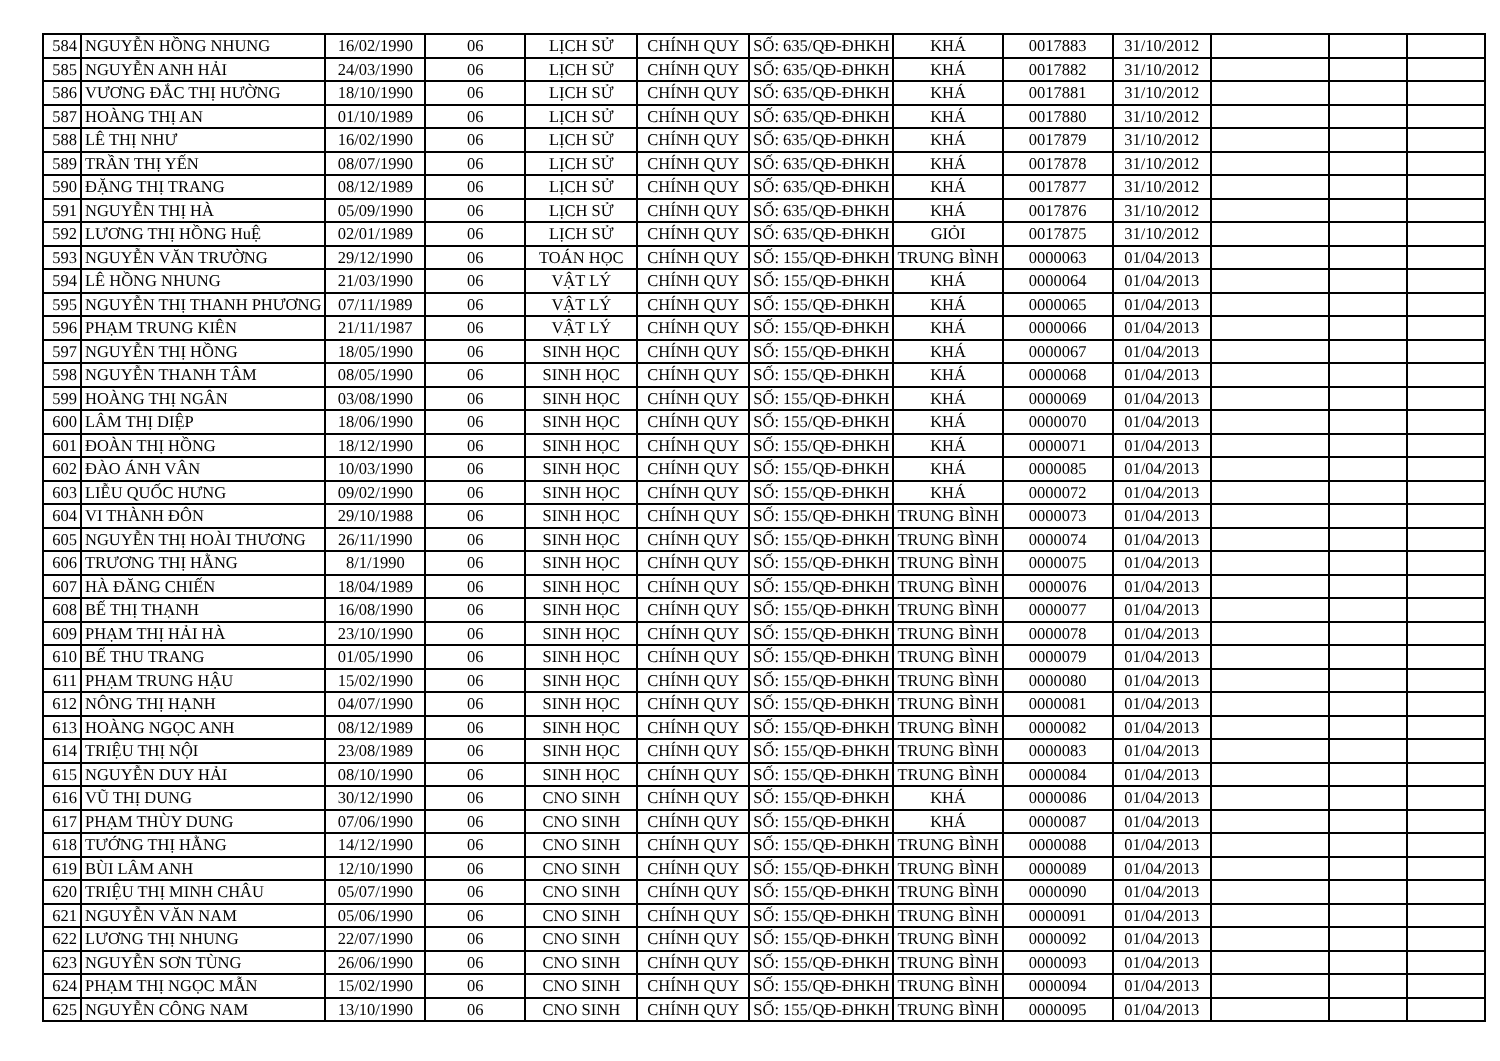| 584 | NGUYỄN HỒNG NHUNG | 16/02/1990 | 06 | LỊCH SỬ | CHÍNH QUY | SỐ: 635/QĐ-ĐHKH | KHÁ | 0017883 | 31/10/2012 | | | |
| 585 | NGUYỄN ANH HẢI | 24/03/1990 | 06 | LỊCH SỬ | CHÍNH QUY | SỐ: 635/QĐ-ĐHKH | KHÁ | 0017882 | 31/10/2012 | | | |
| 586 | VƯƠNG ĐẮC THỊ HƯỜNG | 18/10/1990 | 06 | LỊCH SỬ | CHÍNH QUY | SỐ: 635/QĐ-ĐHKH | KHÁ | 0017881 | 31/10/2012 | | | |
| 587 | HOÀNG THỊ AN | 01/10/1989 | 06 | LỊCH SỬ | CHÍNH QUY | SỐ: 635/QĐ-ĐHKH | KHÁ | 0017880 | 31/10/2012 | | | |
| 588 | LÊ THỊ NHƯ | 16/02/1990 | 06 | LỊCH SỬ | CHÍNH QUY | SỐ: 635/QĐ-ĐHKH | KHÁ | 0017879 | 31/10/2012 | | | |
| 589 | TRẦN THỊ YẾN | 08/07/1990 | 06 | LỊCH SỬ | CHÍNH QUY | SỐ: 635/QĐ-ĐHKH | KHÁ | 0017878 | 31/10/2012 | | | |
| 590 | ĐẶNG THỊ TRANG | 08/12/1989 | 06 | LỊCH SỬ | CHÍNH QUY | SỐ: 635/QĐ-ĐHKH | KHÁ | 0017877 | 31/10/2012 | | | |
| 591 | NGUYỄN THỊ HÀ | 05/09/1990 | 06 | LỊCH SỬ | CHÍNH QUY | SỐ: 635/QĐ-ĐHKH | KHÁ | 0017876 | 31/10/2012 | | | |
| 592 | LƯƠNG THỊ HỒNG HuỆ | 02/01/1989 | 06 | LỊCH SỬ | CHÍNH QUY | SỐ: 635/QĐ-ĐHKH | GIỎI | 0017875 | 31/10/2012 | | | |
| 593 | NGUYỄN VĂN TRƯỜNG | 29/12/1990 | 06 | TOÁN HỌC | CHÍNH QUY | SỐ: 155/QĐ-ĐHKH | TRUNG BÌNH | 0000063 | 01/04/2013 | | | |
| 594 | LÊ HỒNG NHUNG | 21/03/1990 | 06 | VẬT LÝ | CHÍNH QUY | SỐ: 155/QĐ-ĐHKH | KHÁ | 0000064 | 01/04/2013 | | | |
| 595 | NGUYỄN THỊ THANH PHƯƠNG | 07/11/1989 | 06 | VẬT LÝ | CHÍNH QUY | SỐ: 155/QĐ-ĐHKH | KHÁ | 0000065 | 01/04/2013 | | | |
| 596 | PHẠM TRUNG KIÊN | 21/11/1987 | 06 | VẬT LÝ | CHÍNH QUY | SỐ: 155/QĐ-ĐHKH | KHÁ | 0000066 | 01/04/2013 | | | |
| 597 | NGUYỄN THỊ HỒNG | 18/05/1990 | 06 | SINH HỌC | CHÍNH QUY | SỐ: 155/QĐ-ĐHKH | KHÁ | 0000067 | 01/04/2013 | | | |
| 598 | NGUYỄN THANH TÂM | 08/05/1990 | 06 | SINH HỌC | CHÍNH QUY | SỐ: 155/QĐ-ĐHKH | KHÁ | 0000068 | 01/04/2013 | | | |
| 599 | HOÀNG THỊ NGÂN | 03/08/1990 | 06 | SINH HỌC | CHÍNH QUY | SỐ: 155/QĐ-ĐHKH | KHÁ | 0000069 | 01/04/2013 | | | |
| 600 | LÂM THỊ DIỆP | 18/06/1990 | 06 | SINH HỌC | CHÍNH QUY | SỐ: 155/QĐ-ĐHKH | KHÁ | 0000070 | 01/04/2013 | | | |
| 601 | ĐOÀN THỊ HỒNG | 18/12/1990 | 06 | SINH HỌC | CHÍNH QUY | SỐ: 155/QĐ-ĐHKH | KHÁ | 0000071 | 01/04/2013 | | | |
| 602 | ĐÀO ÁNH VÂN | 10/03/1990 | 06 | SINH HỌC | CHÍNH QUY | SỐ: 155/QĐ-ĐHKH | KHÁ | 0000085 | 01/04/2013 | | | |
| 603 | LIỄU QUỐC HƯNG | 09/02/1990 | 06 | SINH HỌC | CHÍNH QUY | SỐ: 155/QĐ-ĐHKH | KHÁ | 0000072 | 01/04/2013 | | | |
| 604 | VI THÀNH ĐÔN | 29/10/1988 | 06 | SINH HỌC | CHÍNH QUY | SỐ: 155/QĐ-ĐHKH | TRUNG BÌNH | 0000073 | 01/04/2013 | | | |
| 605 | NGUYỄN THỊ HOÀI THƯƠNG | 26/11/1990 | 06 | SINH HỌC | CHÍNH QUY | SỐ: 155/QĐ-ĐHKH | TRUNG BÌNH | 0000074 | 01/04/2013 | | | |
| 606 | TRƯƠNG THỊ HẰNG | 8/1/1990 | 06 | SINH HỌC | CHÍNH QUY | SỐ: 155/QĐ-ĐHKH | TRUNG BÌNH | 0000075 | 01/04/2013 | | | |
| 607 | HÀ ĐĂNG CHIẾN | 18/04/1989 | 06 | SINH HỌC | CHÍNH QUY | SỐ: 155/QĐ-ĐHKH | TRUNG BÌNH | 0000076 | 01/04/2013 | | | |
| 608 | BẾ THỊ THẠNH | 16/08/1990 | 06 | SINH HỌC | CHÍNH QUY | SỐ: 155/QĐ-ĐHKH | TRUNG BÌNH | 0000077 | 01/04/2013 | | | |
| 609 | PHẠM THỊ HẢI HÀ | 23/10/1990 | 06 | SINH HỌC | CHÍNH QUY | SỐ: 155/QĐ-ĐHKH | TRUNG BÌNH | 0000078 | 01/04/2013 | | | |
| 610 | BẾ THU TRANG | 01/05/1990 | 06 | SINH HỌC | CHÍNH QUY | SỐ: 155/QĐ-ĐHKH | TRUNG BÌNH | 0000079 | 01/04/2013 | | | |
| 611 | PHẠM TRUNG HẬU | 15/02/1990 | 06 | SINH HỌC | CHÍNH QUY | SỐ: 155/QĐ-ĐHKH | TRUNG BÌNH | 0000080 | 01/04/2013 | | | |
| 612 | NÔNG THỊ HẠNH | 04/07/1990 | 06 | SINH HỌC | CHÍNH QUY | SỐ: 155/QĐ-ĐHKH | TRUNG BÌNH | 0000081 | 01/04/2013 | | | |
| 613 | HOÀNG NGỌC ANH | 08/12/1989 | 06 | SINH HỌC | CHÍNH QUY | SỐ: 155/QĐ-ĐHKH | TRUNG BÌNH | 0000082 | 01/04/2013 | | | |
| 614 | TRIỆU THỊ NỘI | 23/08/1989 | 06 | SINH HỌC | CHÍNH QUY | SỐ: 155/QĐ-ĐHKH | TRUNG BÌNH | 0000083 | 01/04/2013 | | | |
| 615 | NGUYỄN DUY HẢI | 08/10/1990 | 06 | SINH HỌC | CHÍNH QUY | SỐ: 155/QĐ-ĐHKH | TRUNG BÌNH | 0000084 | 01/04/2013 | | | |
| 616 | VŨ THỊ DUNG | 30/12/1990 | 06 | CNO SINH | CHÍNH QUY | SỐ: 155/QĐ-ĐHKH | KHÁ | 0000086 | 01/04/2013 | | | |
| 617 | PHẠM THÙY DUNG | 07/06/1990 | 06 | CNO SINH | CHÍNH QUY | SỐ: 155/QĐ-ĐHKH | KHÁ | 0000087 | 01/04/2013 | | | |
| 618 | TƯỚNG THỊ HẰNG | 14/12/1990 | 06 | CNO SINH | CHÍNH QUY | SỐ: 155/QĐ-ĐHKH | TRUNG BÌNH | 0000088 | 01/04/2013 | | | |
| 619 | BÙI LÂM ANH | 12/10/1990 | 06 | CNO SINH | CHÍNH QUY | SỐ: 155/QĐ-ĐHKH | TRUNG BÌNH | 0000089 | 01/04/2013 | | | |
| 620 | TRIỆU THỊ MINH CHÂU | 05/07/1990 | 06 | CNO SINH | CHÍNH QUY | SỐ: 155/QĐ-ĐHKH | TRUNG BÌNH | 0000090 | 01/04/2013 | | | |
| 621 | NGUYỄN VĂN NAM | 05/06/1990 | 06 | CNO SINH | CHÍNH QUY | SỐ: 155/QĐ-ĐHKH | TRUNG BÌNH | 0000091 | 01/04/2013 | | | |
| 622 | LƯƠNG THỊ NHUNG | 22/07/1990 | 06 | CNO SINH | CHÍNH QUY | SỐ: 155/QĐ-ĐHKH | TRUNG BÌNH | 0000092 | 01/04/2013 | | | |
| 623 | NGUYỄN SƠN TÙNG | 26/06/1990 | 06 | CNO SINH | CHÍNH QUY | SỐ: 155/QĐ-ĐHKH | TRUNG BÌNH | 0000093 | 01/04/2013 | | | |
| 624 | PHẠM THỊ NGỌC MẪN | 15/02/1990 | 06 | CNO SINH | CHÍNH QUY | SỐ: 155/QĐ-ĐHKH | TRUNG BÌNH | 0000094 | 01/04/2013 | | | |
| 625 | NGUYỄN CÔNG NAM | 13/10/1990 | 06 | CNO SINH | CHÍNH QUY | SỐ: 155/QĐ-ĐHKH | TRUNG BÌNH | 0000095 | 01/04/2013 | | | |